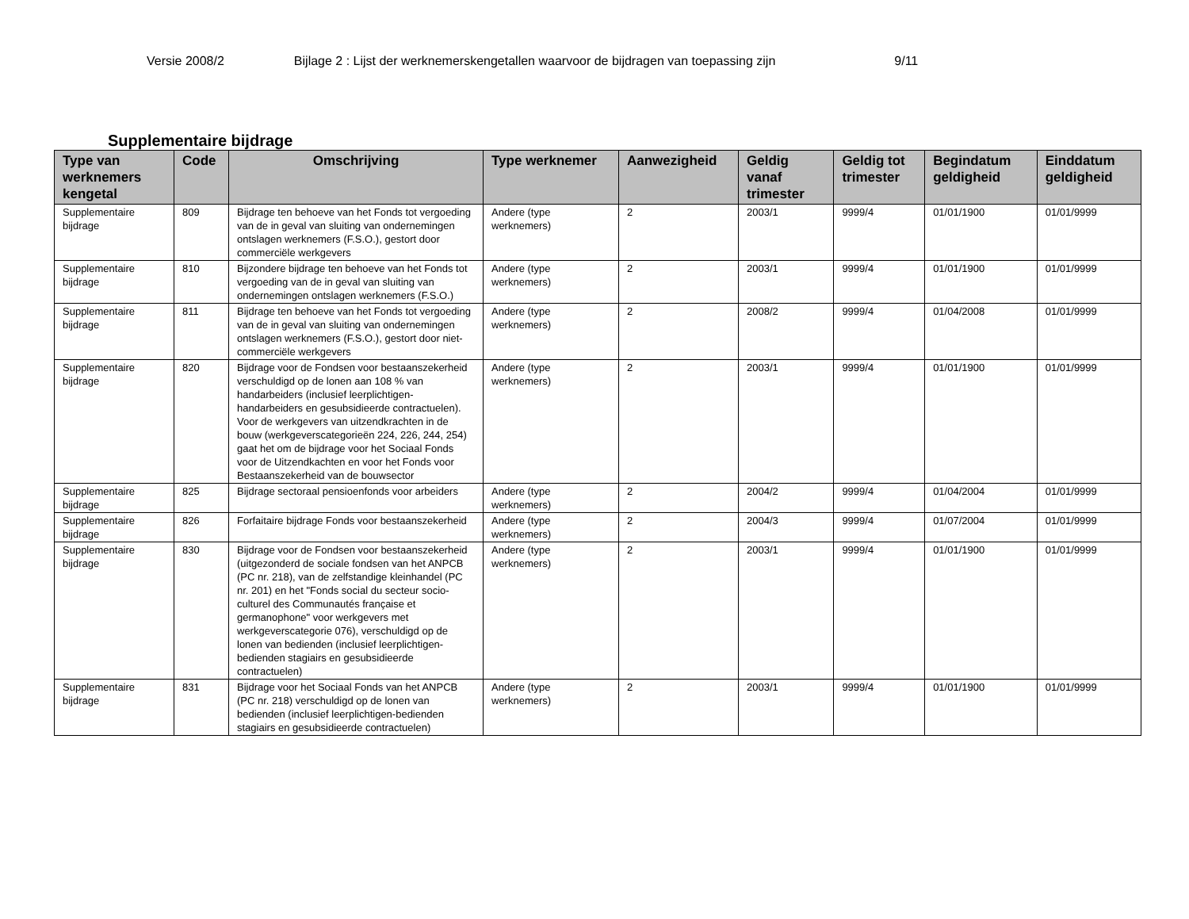Versie 2008/2 Bijlage 2 : Lijst der werknemerskengetallen waarvoor de bijdragen van toepassing zijn 9/11
Supplementaire bijdrage
| Type van werknemers kengetal | Code | Omschrijving | Type werknemer | Aanwezigheid | Geldig vanaf trimester | Geldig tot trimester | Begindatum geldigheid | Einddatum geldigheid |
| --- | --- | --- | --- | --- | --- | --- | --- | --- |
| Supplementaire bijdrage | 809 | Bijdrage ten behoeve van het Fonds tot vergoeding van de in geval van sluiting van ondernemingen ontslagen werknemers (F.S.O.), gestort door commerciële werkgevers | Andere (type werknemers) | 2 | 2003/1 | 9999/4 | 01/01/1900 | 01/01/9999 |
| Supplementaire bijdrage | 810 | Bijzondere bijdrage ten behoeve van het Fonds tot vergoeding van de in geval van sluiting van ondernemingen ontslagen werknemers (F.S.O.) | Andere (type werknemers) | 2 | 2003/1 | 9999/4 | 01/01/1900 | 01/01/9999 |
| Supplementaire bijdrage | 811 | Bijdrage ten behoeve van het Fonds tot vergoeding van de in geval van sluiting van ondernemingen ontslagen werknemers (F.S.O.), gestort door niet-commerciële werkgevers | Andere (type werknemers) | 2 | 2008/2 | 9999/4 | 01/04/2008 | 01/01/9999 |
| Supplementaire bijdrage | 820 | Bijdrage voor de Fondsen voor bestaanszekerheid verschuldigd op de lonen aan 108 % van handarbeiders (inclusief leerplichtigen-handarbeiders en gesubsidieerde contractuelen). Voor de werkgevers van uitzendkrachten in de bouw (werkgeverscategorieën 224, 226, 244, 254) gaat het om de bijdrage voor het Sociaal Fonds voor de Uitzendkachten en voor het Fonds voor Bestaanszekerheid van de bouwsector | Andere (type werknemers) | 2 | 2003/1 | 9999/4 | 01/01/1900 | 01/01/9999 |
| Supplementaire bijdrage | 825 | Bijdrage sectoraal pensioenfonds voor arbeiders | Andere (type werknemers) | 2 | 2004/2 | 9999/4 | 01/04/2004 | 01/01/9999 |
| Supplementaire bijdrage | 826 | Forfaitaire bijdrage Fonds voor bestaanszekerheid | Andere (type werknemers) | 2 | 2004/3 | 9999/4 | 01/07/2004 | 01/01/9999 |
| Supplementaire bijdrage | 830 | Bijdrage voor de Fondsen voor bestaanszekerheid (uitgezonderd de sociale fondsen van het ANPCB (PC nr. 218), van de zelfstandige kleinhandel (PC nr. 201) en het "Fonds social du secteur socio-culturel des Communautés française et germanophone" voor werkgevers met werkgeverscategorie 076), verschuldigd op de lonen van bedienden (inclusief leerplichtigen-bedienden stagiairs en gesubsidieerde contractuelen) | Andere (type werknemers) | 2 | 2003/1 | 9999/4 | 01/01/1900 | 01/01/9999 |
| Supplementaire bijdrage | 831 | Bijdrage voor het Sociaal Fonds van het ANPCB (PC nr. 218) verschuldigd op de lonen van bedienden (inclusief leerplichtigen-bedienden stagiairs en gesubsidieerde contractuelen) | Andere (type werknemers) | 2 | 2003/1 | 9999/4 | 01/01/1900 | 01/01/9999 |